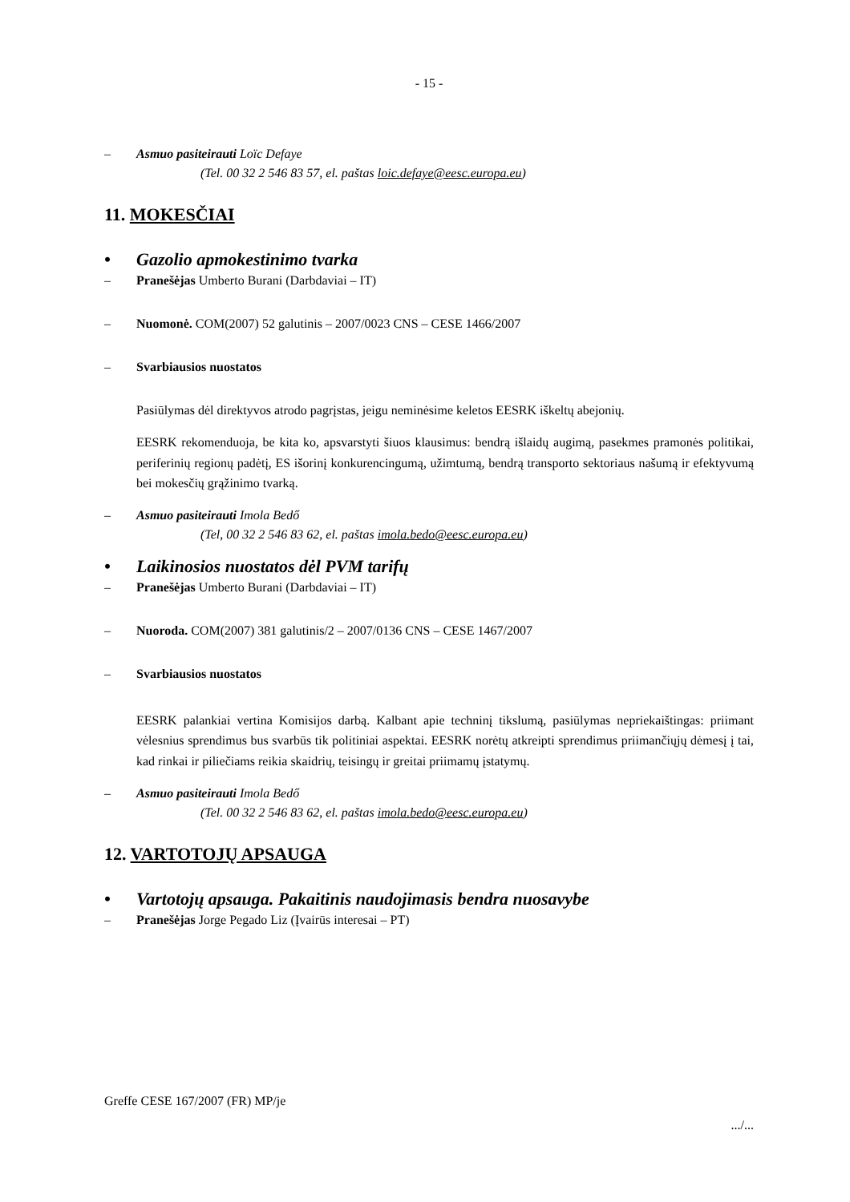- 15 -
– Asmuo pasiteirauti Loïc Defaye
(Tel. 00 32 2 546 83 57, el. paštas loic.defaye@eesc.europa.eu)
11. MOKESČIAI
• Gazolio apmokestinimo tvarka
– Pranešėjas Umberto Burani (Darbdaviai – IT)
– Nuomonė. COM(2007) 52 galutinis – 2007/0023 CNS – CESE 1466/2007
– Svarbiausios nuostatos
Pasiūlymas dėl direktyvos atrodo pagrįstas, jeigu neminėsime keletos EESRK iškeltų abejonių.
EESRK rekomenduoja, be kita ko, apsvarstyti šiuos klausimus: bendrą išlaidų augimą, pasekmes pramonės politikai, periferinių regionų padėtį, ES išorinį konkurencingumą, užimtumą, bendrą transporto sektoriaus našumą ir efektyvumą bei mokesčių grąžinimo tvarką.
– Asmuo pasiteirauti Imola Bedő
(Tel, 00 32 2 546 83 62, el. paštas imola.bedo@eesc.europa.eu)
• Laikinosios nuostatos dėl PVM tarifų
– Pranešėjas Umberto Burani (Darbdaviai – IT)
– Nuoroda. COM(2007) 381 galutinis/2 – 2007/0136 CNS – CESE 1467/2007
– Svarbiausios nuostatos
EESRK palankiai vertina Komisijos darbą. Kalbant apie techninį tikslumą, pasiūlymas nepriekaištingas: priimant vėlesnius sprendimus bus svarbūs tik politiniai aspektai. EESRK norėtų atkreipti sprendimus priimančiųjų dėmesį į tai, kad rinkai ir piliečiams reikia skaidrių, teisingų ir greitai priimamų įstatymų.
– Asmuo pasiteirauti Imola Bedő
(Tel. 00 32 2 546 83 62, el. paštas imola.bedo@eesc.europa.eu)
12. VARTOTOJŲ APSAUGA
• Vartotojų apsauga. Pakaitinis naudojimasis bendra nuosavybe
– Pranešėjas Jorge Pegado Liz (Įvairūs interesai – PT)
Greffe CESE 167/2007 (FR) MP/je
.../...